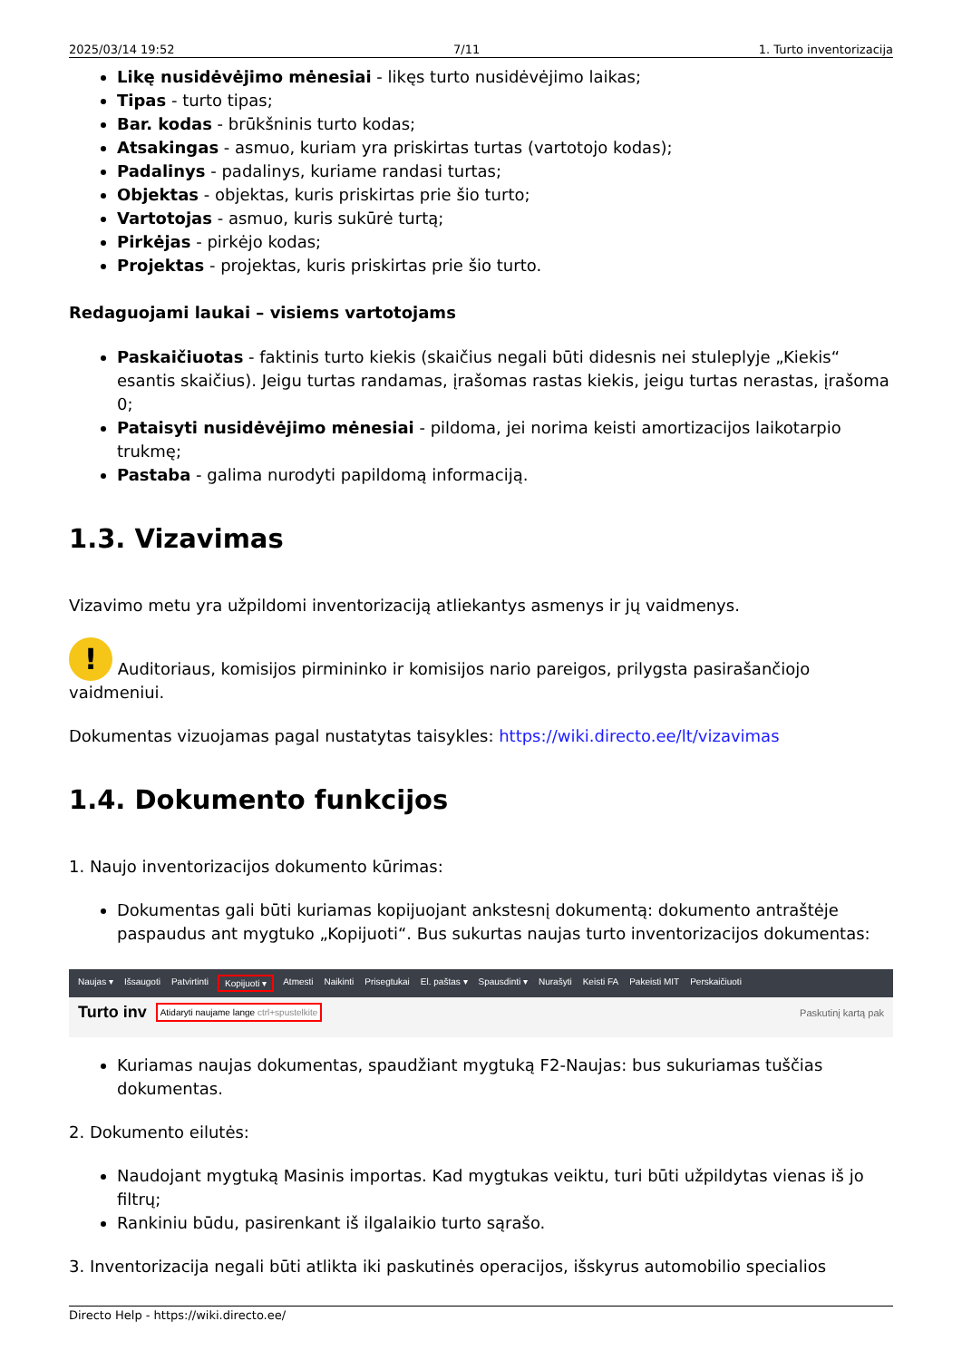2025/03/14 19:52 7/11 1. Turto inventorizacija
Likę nusidėvėjimo mėnesiai - likęs turto nusidėvėjimo laikas;
Tipas - turto tipas;
Bar. kodas - brūkšninis turto kodas;
Atsakingas - asmuo, kuriam yra priskirtas turtas (vartotojo kodas);
Padalinys - padalinys, kuriame randasi turtas;
Objektas - objektas, kuris priskirtas prie šio turto;
Vartotojas - asmuo, kuris sukūrė turtą;
Pirkėjas - pirkėjo kodas;
Projektas - projektas, kuris priskirtas prie šio turto.
Redaguojami laukai – visiems vartotojams
Paskaičiuotas - faktinis turto kiekis (skaičius negali būti didesnis nei stuleplyje „Kiekis“ esantis skaičius). Jeigu turtas randamas, įrašomas rastas kiekis, jeigu turtas nerastas, įrašoma 0;
Pataisyti nusidėvėjimo mėnesiai - pildoma, jei norima keisti amortizacijos laikotarpio trukmę;
Pastaba - galima nurodyti papildomą informaciją.
1.3. Vizavimas
Vizavimo metu yra užpildomi inventorizaciją atliekantys asmenys ir jų vaidmenys.
! Auditoriaus, komisijos pirmininko ir komisijos nario pareigos, prilygsta pasirašančiojo vaidmeniui.
Dokumentas vizuojamas pagal nustatytas taisykles: https://wiki.directo.ee/lt/vizavimas
1.4. Dokumento funkcijos
1. Naujo inventorizacijos dokumento kūrimas:
Dokumentas gali būti kuriamas kopijuojant ankstesnį dokumentą: dokumento antraštėje paspaudus ant mygtuko „Kopijuoti“. Bus sukurtas naujas turto inventorizacijos dokumentas:
Naujas ▾ Išsaugoti Patvirtinti Kopijuoti ▾ Atmesti Naikinti Prisegtukai El. paštas ▾ Spausdinti ▾ Nurašyti Keisti FA Pakeisti MIT Perskaičiuoti
Turto inv Atidaryti naujame lange ctrl+spustelkite Paskutinį kartą pak
Kuriamas naujas dokumentas, spaudžiant mygtuką F2-Naujas: bus sukuriamas tuščias dokumentas.
2. Dokumento eilutės:
Naudojant mygtuką Masinis importas. Kad mygtukas veiktu, turi būti užpildytas vienas iš jo filtrų;
Rankiniu būdu, pasirenkant iš ilgalaikio turto sąrašo.
3. Inventorizacija negali būti atlikta iki paskutinės operacijos, išskyrus automobilio specialios
Directo Help - https://wiki.directo.ee/